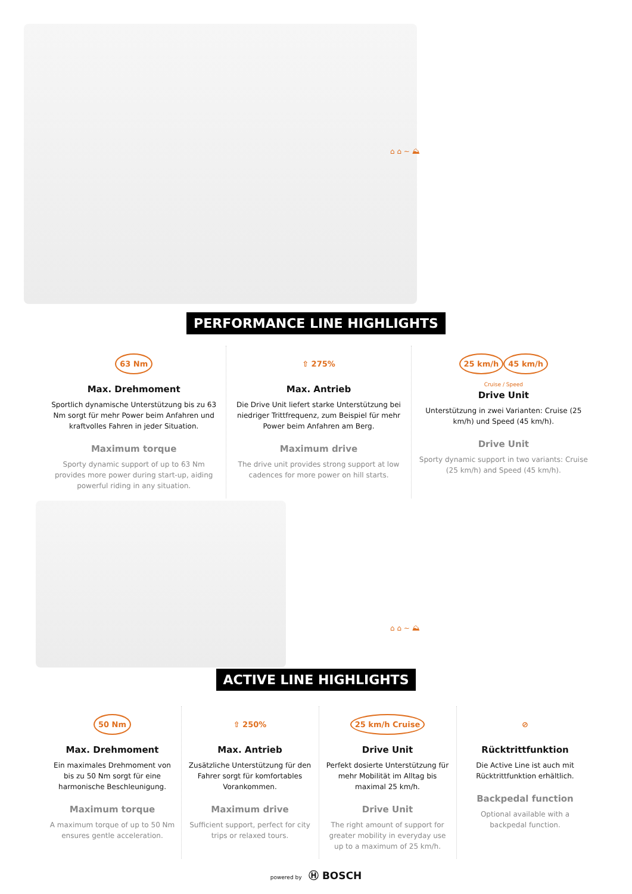⌂ ⌂ ~ ⛰
PERFORMANCE LINE HIGHLIGHTS
63 Nm
Max. Drehmoment
Sportlich dynamische Unterstützung bis zu 63 Nm sorgt für mehr Power beim Anfahren und kraftvolles Fahren in jeder Situation.
Maximum torque
Sporty dynamic support of up to 63 Nm provides more power during start-up, aiding powerful riding in any situation.
⇧ 275%
Max. Antrieb
Die Drive Unit liefert starke Unterstützung bei niedriger Trittfrequenz, zum Beispiel für mehr Power beim Anfahren am Berg.
Maximum drive
The drive unit provides strong support at low cadences for more power on hill starts.
25 km/h 45 km/h
Cruise / Speed
Drive Unit
Unterstützung in zwei Varianten: Cruise (25 km/h) und Speed (45 km/h).
Drive Unit
Sporty dynamic support in two variants: Cruise (25 km/h) and Speed (45 km/h).
⌂ ⌂ ~ ⛰
ACTIVE LINE HIGHLIGHTS
50 Nm
Max. Drehmoment
Ein maximales Drehmoment von bis zu 50 Nm sorgt für eine harmonische Beschleunigung.
Maximum torque
A maximum torque of up to 50 Nm ensures gentle acceleration.
⇧ 250%
Max. Antrieb
Zusätzliche Unterstützung für den Fahrer sorgt für komfortables Vorankommen.
Maximum drive
Sufficient support, perfect for city trips or relaxed tours.
25 km/h Cruise
Drive Unit
Perfekt dosierte Unterstützung für mehr Mobilität im Alltag bis maximal 25 km/h.
Drive Unit
The right amount of support for greater mobility in everyday use up to a maximum of 25 km/h.
⊘
Rücktrittfunktion
Die Active Line ist auch mit Rücktrittfunktion erhältlich.
Backpedal function
Optional available with a backpedal function.
powered by Ⓗ BOSCH